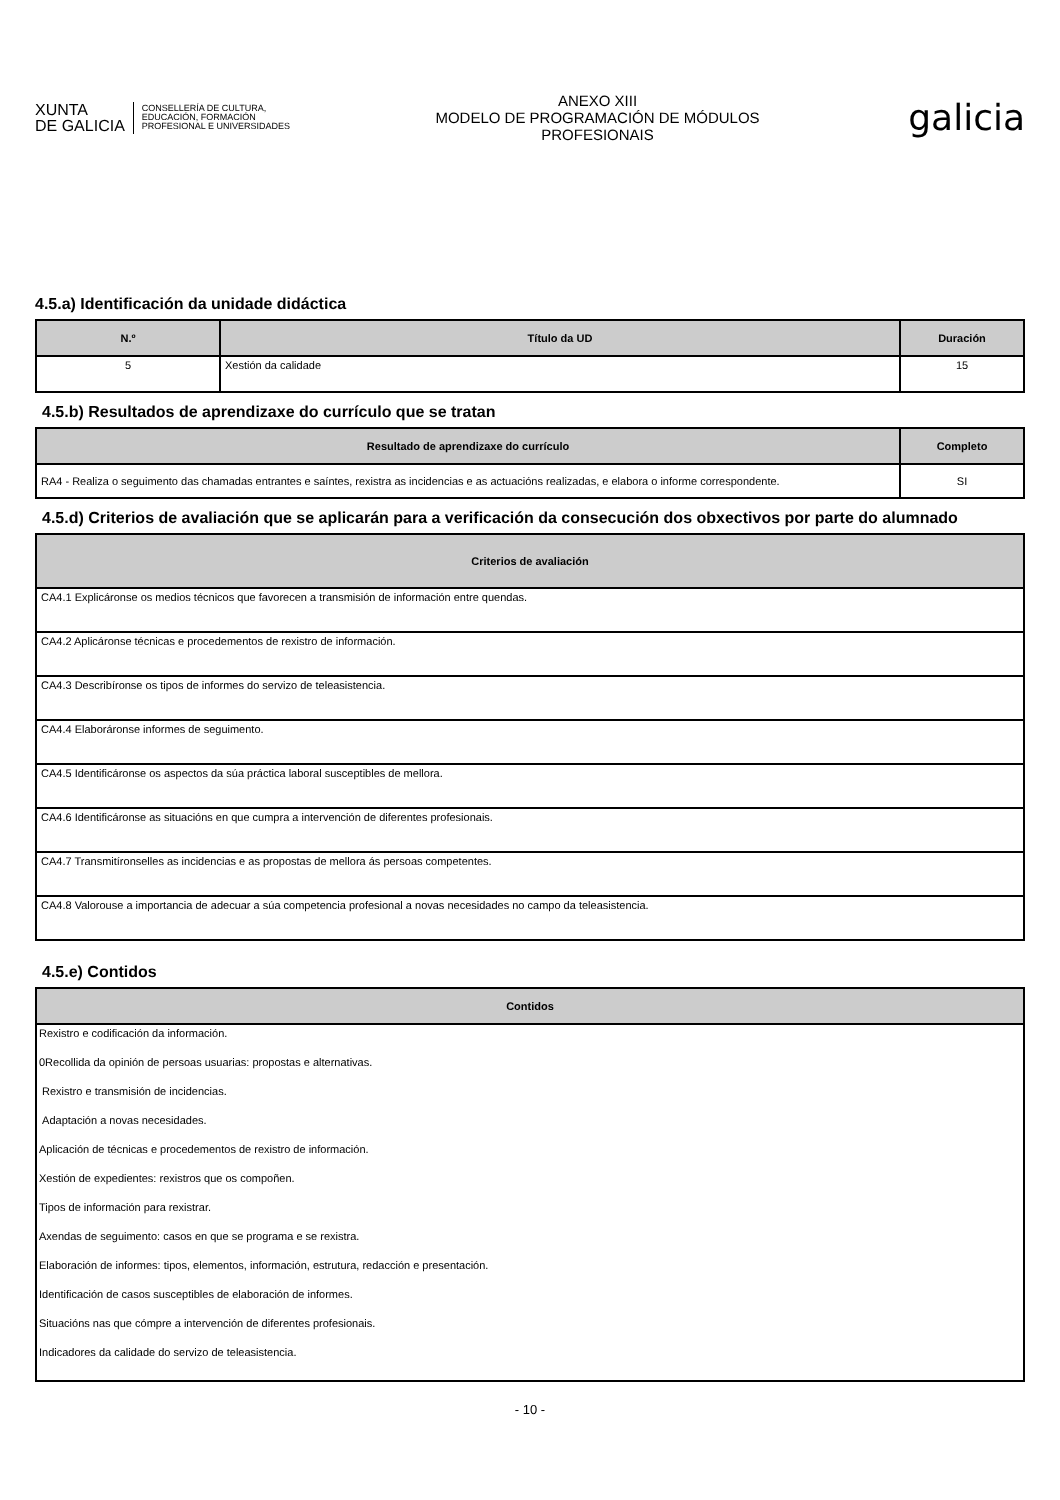XUNTA
DE GALICIA
CONSELLERÍA DE CULTURA,
EDUCACIÓN, FORMACIÓN
PROFESIONAL E UNIVERSIDADES
ANEXO XIII
MODELO DE PROGRAMACIÓN DE MÓDULOS
PROFESIONAIS
galicia
4.5.a) Identificación da unidade didáctica
| N.º | Título da UD | Duración |
| --- | --- | --- |
| 5 | Xestión da calidade | 15 |
4.5.b) Resultados de aprendizaxe do currículo que se tratan
| Resultado de aprendizaxe do currículo | Completo |
| --- | --- |
| RA4 - Realiza o seguimento das chamadas entrantes e saíntes, rexistra as incidencias e as actuacións realizadas, e elabora o informe correspondente. | SI |
4.5.d) Criterios de avaliación que se aplicarán para a verificación da consecución dos obxectivos por parte do alumnado
| Criterios de avaliación |
| --- |
| CA4.1 Explicáronse os medios técnicos que favorecen a transmisión de información entre quendas. |
| CA4.2 Aplicáronse técnicas e procedementos de rexistro de información. |
| CA4.3 Describíronse os tipos de informes do servizo de teleasistencia. |
| CA4.4 Elaboráronse informes de seguimento. |
| CA4.5 Identificáronse os aspectos da súa práctica laboral susceptibles de mellora. |
| CA4.6 Identificáronse as situacións en que cumpra a intervención de diferentes profesionais. |
| CA4.7 Transmitíronselles as incidencias e as propostas de mellora ás persoas competentes. |
| CA4.8 Valorouse a importancia de adecuar a súa competencia profesional a novas necesidades no campo da teleasistencia. |
4.5.e) Contidos
| Contidos |
| --- |
| Rexistro e codificación da información. |
| 0Recollida da opinión de persoas usuarias: propostas e alternativas. |
| Rexistro e transmisión de incidencias. |
| Adaptación a novas necesidades. |
| Aplicación de técnicas e procedementos de rexistro de información. |
| Xestión de expedientes: rexistros que os compoñen. |
| Tipos de información para rexistrar. |
| Axendas de seguimento: casos en que se programa e se rexistra. |
| Elaboración de informes: tipos, elementos, información, estrutura, redacción e presentación. |
| Identificación de casos susceptibles de elaboración de informes. |
| Situacións nas que cómpre a intervención de diferentes profesionais. |
| Indicadores da calidade do servizo de teleasistencia. |
- 10 -